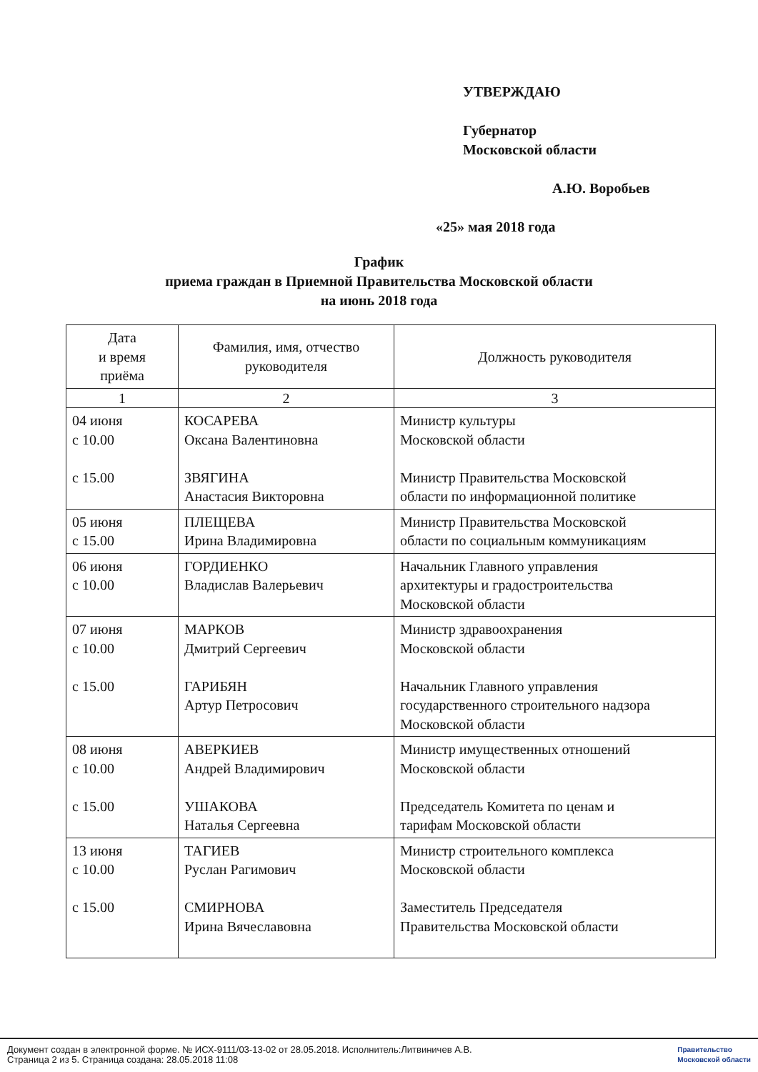УТВЕРЖДАЮ
Губернатор
Московской области
А.Ю. Воробьев
«25» мая 2018 года
График
приема граждан в Приемной Правительства Московской области
на июнь 2018 года
| Дата и время приёма | Фамилия, имя, отчество руководителя | Должность руководителя |
| --- | --- | --- |
| 1 | 2 | 3 |
| 04 июня с 10.00 с 15.00 | КОСАРЕВА Оксана Валентиновна ЗВЯГИНА Анастасия Викторовна | Министр культуры Московской области Министр Правительства Московской области по информационной политике |
| 05 июня с 15.00 | ПЛЕЩЕВА Ирина Владимировна | Министр Правительства Московской области по социальным коммуникациям |
| 06 июня с 10.00 | ГОРДИЕНКО Владислав Валерьевич | Начальник Главного управления архитектуры и градостроительства Московской области |
| 07 июня с 10.00 с 15.00 | МАРКОВ Дмитрий Сергеевич ГАРИБЯН Артур Петросович | Министр здравоохранения Московской области Начальник Главного управления государственного строительного надзора Московской области |
| 08 июня с 10.00 с 15.00 | АВЕРКИЕВ Андрей Владимирович УШАКОВА Наталья Сергеевна | Министр имущественных отношений Московской области Председатель Комитета по ценам и тарифам Московской области |
| 13 июня с 10.00 с 15.00 | ТАГИЕВ Руслан Рагимович СМИРНОВА Ирина Вячеславовна | Министр строительного комплекса Московской области Заместитель Председателя Правительства Московской области |
Документ создан в электронной форме. № ИСХ-9111/03-13-02 от 28.05.2018. Исполнитель:Литвиничев А.В.
Страница 2 из 5. Страница создана: 28.05.2018 11:08
Правительство
Московской области